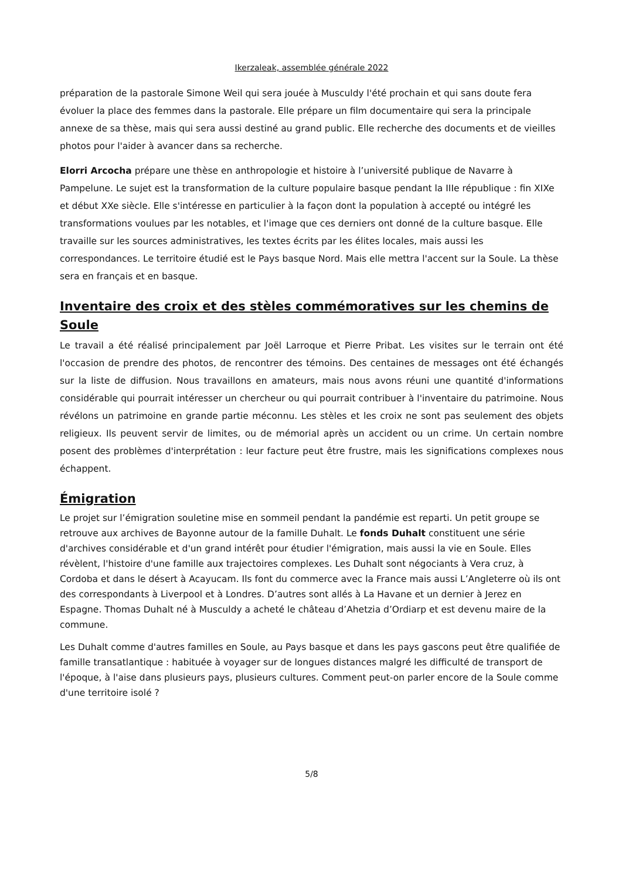Ikerzaleak, assemblée générale 2022
préparation de la pastorale Simone Weil qui sera jouée à Musculdy l'été prochain et qui sans doute fera évoluer la place des femmes dans la pastorale. Elle prépare un film documentaire qui sera la principale annexe de sa thèse, mais qui sera aussi destiné au grand public. Elle recherche des documents et de vieilles photos pour l'aider à avancer dans sa recherche.
Elorri Arcocha prépare une thèse en anthropologie et histoire à l’université publique de Navarre à Pampelune. Le sujet est la transformation de la culture populaire basque pendant la IIIe république : fin XIXe et début XXe siècle. Elle s'intéresse en particulier à la façon dont la population à accepté ou intégré les transformations voulues par les notables, et l'image que ces derniers ont donné de la culture basque. Elle travaille sur les sources administratives, les textes écrits par les élites locales, mais aussi les correspondances. Le territoire étudié est le Pays basque Nord. Mais elle mettra l'accent sur la Soule. La thèse sera en français et en basque.
Inventaire des croix et des stèles commémoratives sur les chemins de Soule
Le travail a été réalisé principalement par Joël Larroque et Pierre Pribat. Les visites sur le terrain ont été l'occasion de prendre des photos, de rencontrer des témoins. Des centaines de messages ont été échangés sur la liste de diffusion. Nous travaillons en amateurs, mais nous avons réuni une quantité d'informations considérable qui pourrait intéresser un chercheur ou qui pourrait contribuer à l'inventaire du patrimoine. Nous révélons un patrimoine en grande partie méconnu. Les stèles et les croix ne sont pas seulement des objets religieux. Ils peuvent servir de limites, ou de mémorial après un accident ou un crime. Un certain nombre posent des problèmes d'interprétation : leur facture peut être frustre, mais les significations complexes nous échappent.
Émigration
Le projet sur l’émigration souletine mise en sommeil pendant la pandémie est reparti. Un petit groupe se retrouve aux archives de Bayonne autour de la famille Duhalt. Le fonds Duhalt constituent une série d'archives considérable et d'un grand intérêt pour étudier l'émigration, mais aussi la vie en Soule. Elles révèlent, l'histoire d'une famille aux trajectoires complexes. Les Duhalt sont négociants à Vera cruz, à Cordoba et dans le désert à Acayucam. Ils font du commerce avec la France mais aussi L’Angleterre où ils ont des correspondants à Liverpool et à Londres. D’autres sont allés à La Havane et un dernier à Jerez en Espagne. Thomas Duhalt né à Musculdy a acheté le château d’Ahetzia d’Ordiarp et est devenu maire de la commune.
Les Duhalt comme d'autres familles en Soule, au Pays basque et dans les pays gascons peut être qualifiée de famille transatlantique : habituée à voyager sur de longues distances malgré les difficulté de transport de l'époque, à l'aise dans plusieurs pays, plusieurs cultures. Comment peut-on parler encore de la Soule comme d'une territoire isolé ?
5/8